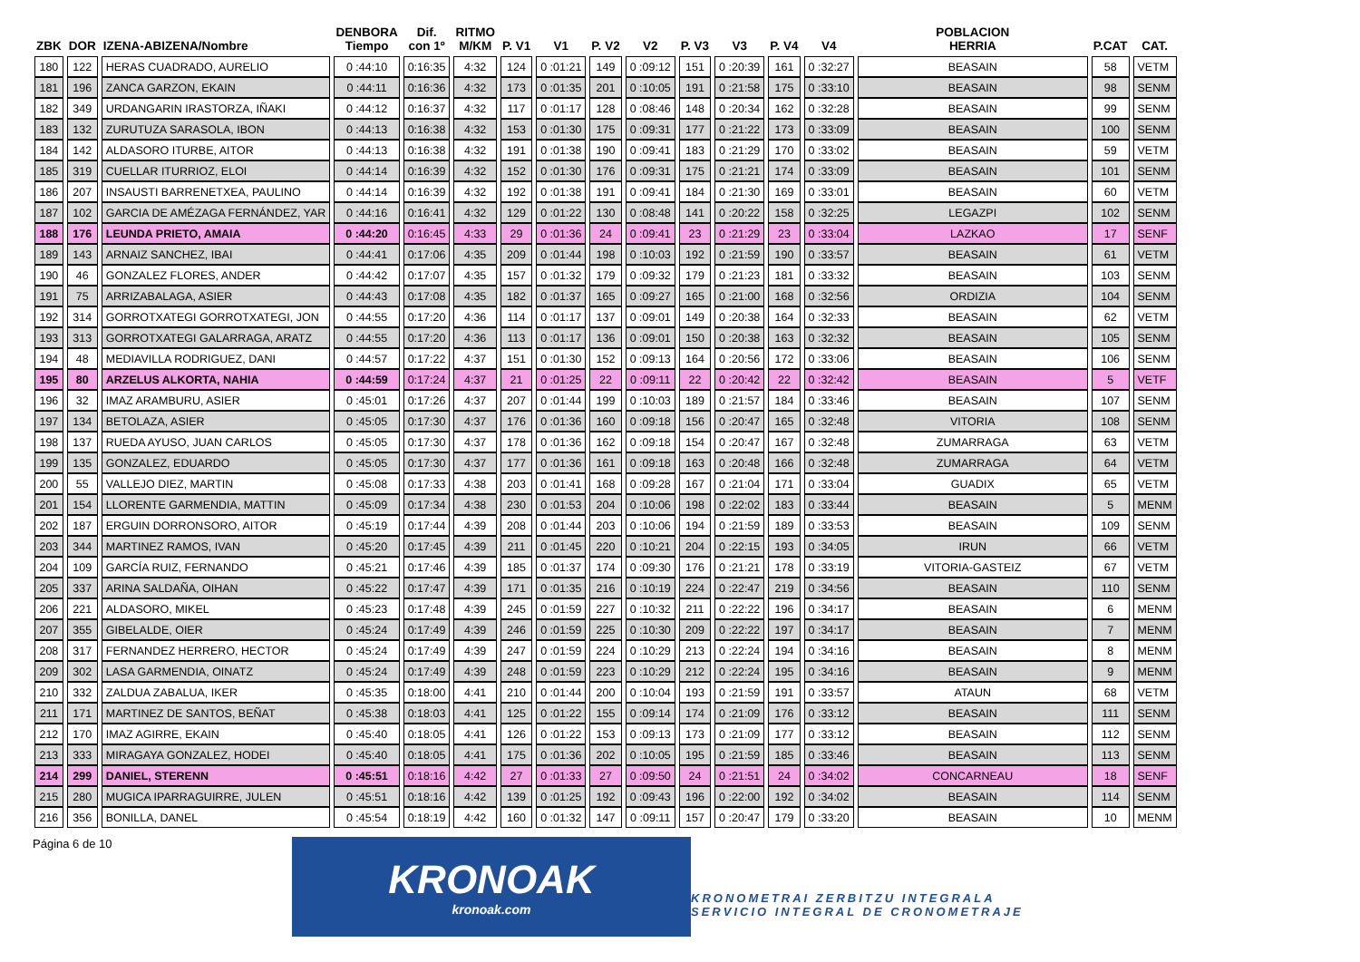| ZBK | DOR | IZENA-ABIZENA/Nombre | DENBORA Tiempo | Dif. con 1º | RITMO M/KM | P. V1 | V1 | P. V2 | V2 | P. V3 | V3 | P. V4 | V4 | POBLACION HERRIA | P.CAT | CAT. |
| --- | --- | --- | --- | --- | --- | --- | --- | --- | --- | --- | --- | --- | --- | --- | --- | --- |
| 180 | 122 | HERAS CUADRADO, AURELIO | 0 :44:10 | 0:16:35 | 4:32 | 124 | 0 :01:21 | 149 | 0 :09:12 | 151 | 0 :20:39 | 161 | 0 :32:27 | BEASAIN | 58 | VETM |
| 181 | 196 | ZANCA GARZON, EKAIN | 0 :44:11 | 0:16:36 | 4:32 | 173 | 0 :01:35 | 201 | 0 :10:05 | 191 | 0 :21:58 | 175 | 0 :33:10 | BEASAIN | 98 | SENM |
| 182 | 349 | URDANGARIN IRASTORZA, IÑAKI | 0 :44:12 | 0:16:37 | 4:32 | 117 | 0 :01:17 | 128 | 0 :08:46 | 148 | 0 :20:34 | 162 | 0 :32:28 | BEASAIN | 99 | SENM |
| 183 | 132 | ZURUTUZA SARASOLA, IBON | 0 :44:13 | 0:16:38 | 4:32 | 153 | 0 :01:30 | 175 | 0 :09:31 | 177 | 0 :21:22 | 173 | 0 :33:09 | BEASAIN | 100 | SENM |
| 184 | 142 | ALDASORO ITURBE, AITOR | 0 :44:13 | 0:16:38 | 4:32 | 191 | 0 :01:38 | 190 | 0 :09:41 | 183 | 0 :21:29 | 170 | 0 :33:02 | BEASAIN | 59 | VETM |
| 185 | 319 | CUELLAR ITURRIOZ, ELOI | 0 :44:14 | 0:16:39 | 4:32 | 152 | 0 :01:30 | 176 | 0 :09:31 | 175 | 0 :21:21 | 174 | 0 :33:09 | BEASAIN | 101 | SENM |
| 186 | 207 | INSAUSTI BARRENETXEA, PAULINO | 0 :44:14 | 0:16:39 | 4:32 | 192 | 0 :01:38 | 191 | 0 :09:41 | 184 | 0 :21:30 | 169 | 0 :33:01 | BEASAIN | 60 | VETM |
| 187 | 102 | GARCIA DE AMÉZAGA FERNÁNDEZ, YAR | 0 :44:16 | 0:16:41 | 4:32 | 129 | 0 :01:22 | 130 | 0 :08:48 | 141 | 0 :20:22 | 158 | 0 :32:25 | LEGAZPI | 102 | SENM |
| 188 | 176 | LEUNDA PRIETO, AMAIA | 0 :44:20 | 0:16:45 | 4:33 | 29 | 0 :01:36 | 24 | 0 :09:41 | 23 | 0 :21:29 | 23 | 0 :33:04 | LAZKAO | 17 | SENF |
| 189 | 143 | ARNAIZ SANCHEZ, IBAI | 0 :44:41 | 0:17:06 | 4:35 | 209 | 0 :01:44 | 198 | 0 :10:03 | 192 | 0 :21:59 | 190 | 0 :33:57 | BEASAIN | 61 | VETM |
| 190 | 46 | GONZALEZ FLORES, ANDER | 0 :44:42 | 0:17:07 | 4:35 | 157 | 0 :01:32 | 179 | 0 :09:32 | 179 | 0 :21:23 | 181 | 0 :33:32 | BEASAIN | 103 | SENM |
| 191 | 75 | ARRIZABALAGA, ASIER | 0 :44:43 | 0:17:08 | 4:35 | 182 | 0 :01:37 | 165 | 0 :09:27 | 165 | 0 :21:00 | 168 | 0 :32:56 | ORDIZIA | 104 | SENM |
| 192 | 314 | GORROTXATEGI GORROTXATEGI, JON | 0 :44:55 | 0:17:20 | 4:36 | 114 | 0 :01:17 | 137 | 0 :09:01 | 149 | 0 :20:38 | 164 | 0 :32:33 | BEASAIN | 62 | VETM |
| 193 | 313 | GORROTXATEGI GALARRAGA, ARATZ | 0 :44:55 | 0:17:20 | 4:36 | 113 | 0 :01:17 | 136 | 0 :09:01 | 150 | 0 :20:38 | 163 | 0 :32:32 | BEASAIN | 105 | SENM |
| 194 | 48 | MEDIAVILLA RODRIGUEZ, DANI | 0 :44:57 | 0:17:22 | 4:37 | 151 | 0 :01:30 | 152 | 0 :09:13 | 164 | 0 :20:56 | 172 | 0 :33:06 | BEASAIN | 106 | SENM |
| 195 | 80 | ARZELUS ALKORTA, NAHIA | 0 :44:59 | 0:17:24 | 4:37 | 21 | 0 :01:25 | 22 | 0 :09:11 | 22 | 0 :20:42 | 22 | 0 :32:42 | BEASAIN | 5 | VETF |
| 196 | 32 | IMAZ ARAMBURU, ASIER | 0 :45:01 | 0:17:26 | 4:37 | 207 | 0 :01:44 | 199 | 0 :10:03 | 189 | 0 :21:57 | 184 | 0 :33:46 | BEASAIN | 107 | SENM |
| 197 | 134 | BETOLAZA, ASIER | 0 :45:05 | 0:17:30 | 4:37 | 176 | 0 :01:36 | 160 | 0 :09:18 | 156 | 0 :20:47 | 165 | 0 :32:48 | VITORIA | 108 | SENM |
| 198 | 137 | RUEDA AYUSO, JUAN CARLOS | 0 :45:05 | 0:17:30 | 4:37 | 178 | 0 :01:36 | 162 | 0 :09:18 | 154 | 0 :20:47 | 167 | 0 :32:48 | ZUMARRAGA | 63 | VETM |
| 199 | 135 | GONZALEZ, EDUARDO | 0 :45:05 | 0:17:30 | 4:37 | 177 | 0 :01:36 | 161 | 0 :09:18 | 163 | 0 :20:48 | 166 | 0 :32:48 | ZUMARRAGA | 64 | VETM |
| 200 | 55 | VALLEJO DIEZ, MARTIN | 0 :45:08 | 0:17:33 | 4:38 | 203 | 0 :01:41 | 168 | 0 :09:28 | 167 | 0 :21:04 | 171 | 0 :33:04 | GUADIX | 65 | VETM |
| 201 | 154 | LLORENTE GARMENDIA, MATTIN | 0 :45:09 | 0:17:34 | 4:38 | 230 | 0 :01:53 | 204 | 0 :10:06 | 198 | 0 :22:02 | 183 | 0 :33:44 | BEASAIN | 5 | MENM |
| 202 | 187 | ERGUIN DORRONSORO, AITOR | 0 :45:19 | 0:17:44 | 4:39 | 208 | 0 :01:44 | 203 | 0 :10:06 | 194 | 0 :21:59 | 189 | 0 :33:53 | BEASAIN | 109 | SENM |
| 203 | 344 | MARTINEZ RAMOS, IVAN | 0 :45:20 | 0:17:45 | 4:39 | 211 | 0 :01:45 | 220 | 0 :10:21 | 204 | 0 :22:15 | 193 | 0 :34:05 | IRUN | 66 | VETM |
| 204 | 109 | GARCÍA RUIZ, FERNANDO | 0 :45:21 | 0:17:46 | 4:39 | 185 | 0 :01:37 | 174 | 0 :09:30 | 176 | 0 :21:21 | 178 | 0 :33:19 | VITORIA-GASTEIZ | 67 | VETM |
| 205 | 337 | ARINA SALDAÑA, OIHAN | 0 :45:22 | 0:17:47 | 4:39 | 171 | 0 :01:35 | 216 | 0 :10:19 | 224 | 0 :22:47 | 219 | 0 :34:56 | BEASAIN | 110 | SENM |
| 206 | 221 | ALDASORO, MIKEL | 0 :45:23 | 0:17:48 | 4:39 | 245 | 0 :01:59 | 227 | 0 :10:32 | 211 | 0 :22:22 | 196 | 0 :34:17 | BEASAIN | 6 | MENM |
| 207 | 355 | GIBELALDE, OIER | 0 :45:24 | 0:17:49 | 4:39 | 246 | 0 :01:59 | 225 | 0 :10:30 | 209 | 0 :22:22 | 197 | 0 :34:17 | BEASAIN | 7 | MENM |
| 208 | 317 | FERNANDEZ HERRERO, HECTOR | 0 :45:24 | 0:17:49 | 4:39 | 247 | 0 :01:59 | 224 | 0 :10:29 | 213 | 0 :22:24 | 194 | 0 :34:16 | BEASAIN | 8 | MENM |
| 209 | 302 | LASA GARMENDIA, OINATZ | 0 :45:24 | 0:17:49 | 4:39 | 248 | 0 :01:59 | 223 | 0 :10:29 | 212 | 0 :22:24 | 195 | 0 :34:16 | BEASAIN | 9 | MENM |
| 210 | 332 | ZALDUA ZABALUA, IKER | 0 :45:35 | 0:18:00 | 4:41 | 210 | 0 :01:44 | 200 | 0 :10:04 | 193 | 0 :21:59 | 191 | 0 :33:57 | ATAUN | 68 | VETM |
| 211 | 171 | MARTINEZ DE SANTOS, BEÑAT | 0 :45:38 | 0:18:03 | 4:41 | 125 | 0 :01:22 | 155 | 0 :09:14 | 174 | 0 :21:09 | 176 | 0 :33:12 | BEASAIN | 111 | SENM |
| 212 | 170 | IMAZ AGIRRE, EKAIN | 0 :45:40 | 0:18:05 | 4:41 | 126 | 0 :01:22 | 153 | 0 :09:13 | 173 | 0 :21:09 | 177 | 0 :33:12 | BEASAIN | 112 | SENM |
| 213 | 333 | MIRAGAYA GONZALEZ, HODEI | 0 :45:40 | 0:18:05 | 4:41 | 175 | 0 :01:36 | 202 | 0 :10:05 | 195 | 0 :21:59 | 185 | 0 :33:46 | BEASAIN | 113 | SENM |
| 214 | 299 | DANIEL, STERENN | 0 :45:51 | 0:18:16 | 4:42 | 27 | 0 :01:33 | 27 | 0 :09:50 | 24 | 0 :21:51 | 24 | 0 :34:02 | CONCARNEAU | 18 | SENF |
| 215 | 280 | MUGICA IPARRAGUIRRE, JULEN | 0 :45:51 | 0:18:16 | 4:42 | 139 | 0 :01:25 | 192 | 0 :09:43 | 196 | 0 :22:00 | 192 | 0 :34:02 | BEASAIN | 114 | SENM |
| 216 | 356 | BONILLA, DANEL | 0 :45:54 | 0:18:19 | 4:42 | 160 | 0 :01:32 | 147 | 0 :09:11 | 157 | 0 :20:47 | 179 | 0 :33:20 | BEASAIN | 10 | MENM |
Página 6 de 10
KRONOAK
kronoak.com
KRONOMETRAI ZERBITZU INTEGRALA
SERVICIO INTEGRAL DE CRONOMETRAJE